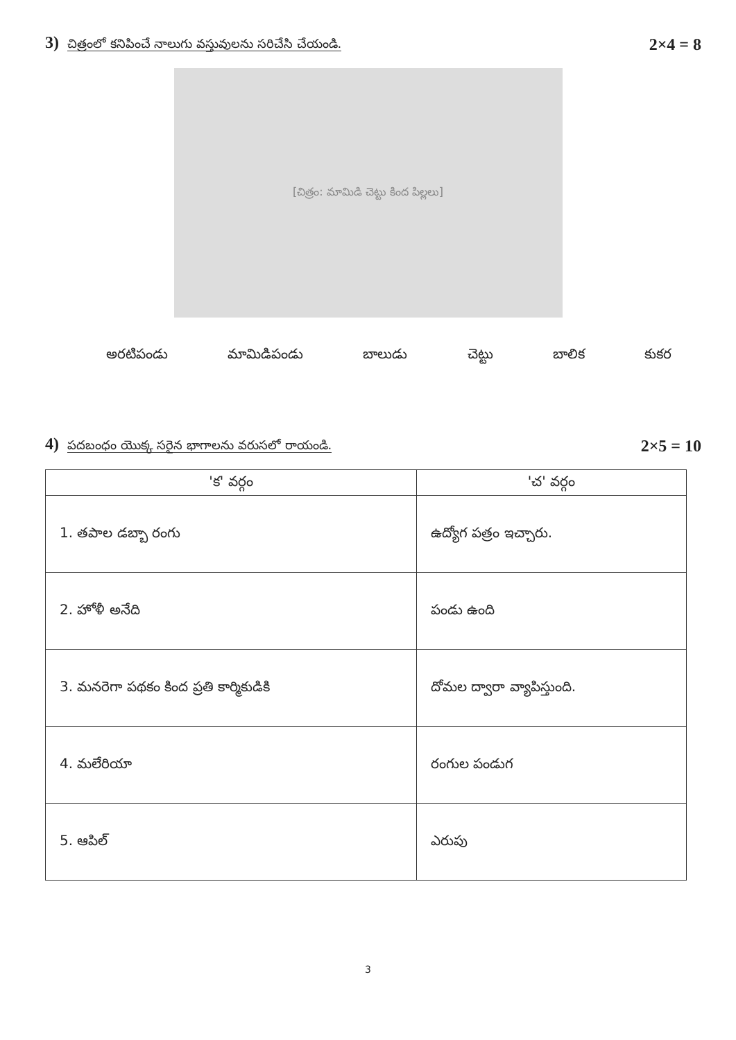3) చిత్రంలో కనిపించే నాలుగు వస్తువులను సరిచేసి చేయండి.
2×4 = 8
[చిత్రం: మామిడి చెట్టు కింద పిల్లలు]
అరటిపండు మామిడిపండు బాలుడు చెట్టు బాలిక కుకర
4) పదబంధం యొక్క సరైన భాగాలను వరుసలో రాయండి.
2×5 = 10
| 'క' వర్గం | 'చ' వర్గం |
| --- | --- |
| 1. తపాల డబ్బా రంగు | ఉద్యోగ పత్రం ఇచ్చారు. |
| 2. హోళీ అనేది | పండు ఉంది |
| 3. మనరెగా పథకం కింద ప్రతి కార్మికుడికి | దోమల ద్వారా వ్యాపిస్తుంది. |
| 4. మలేరియా | రంగుల పండుగ |
| 5. ఆపిల్ | ఎరుపు |
3